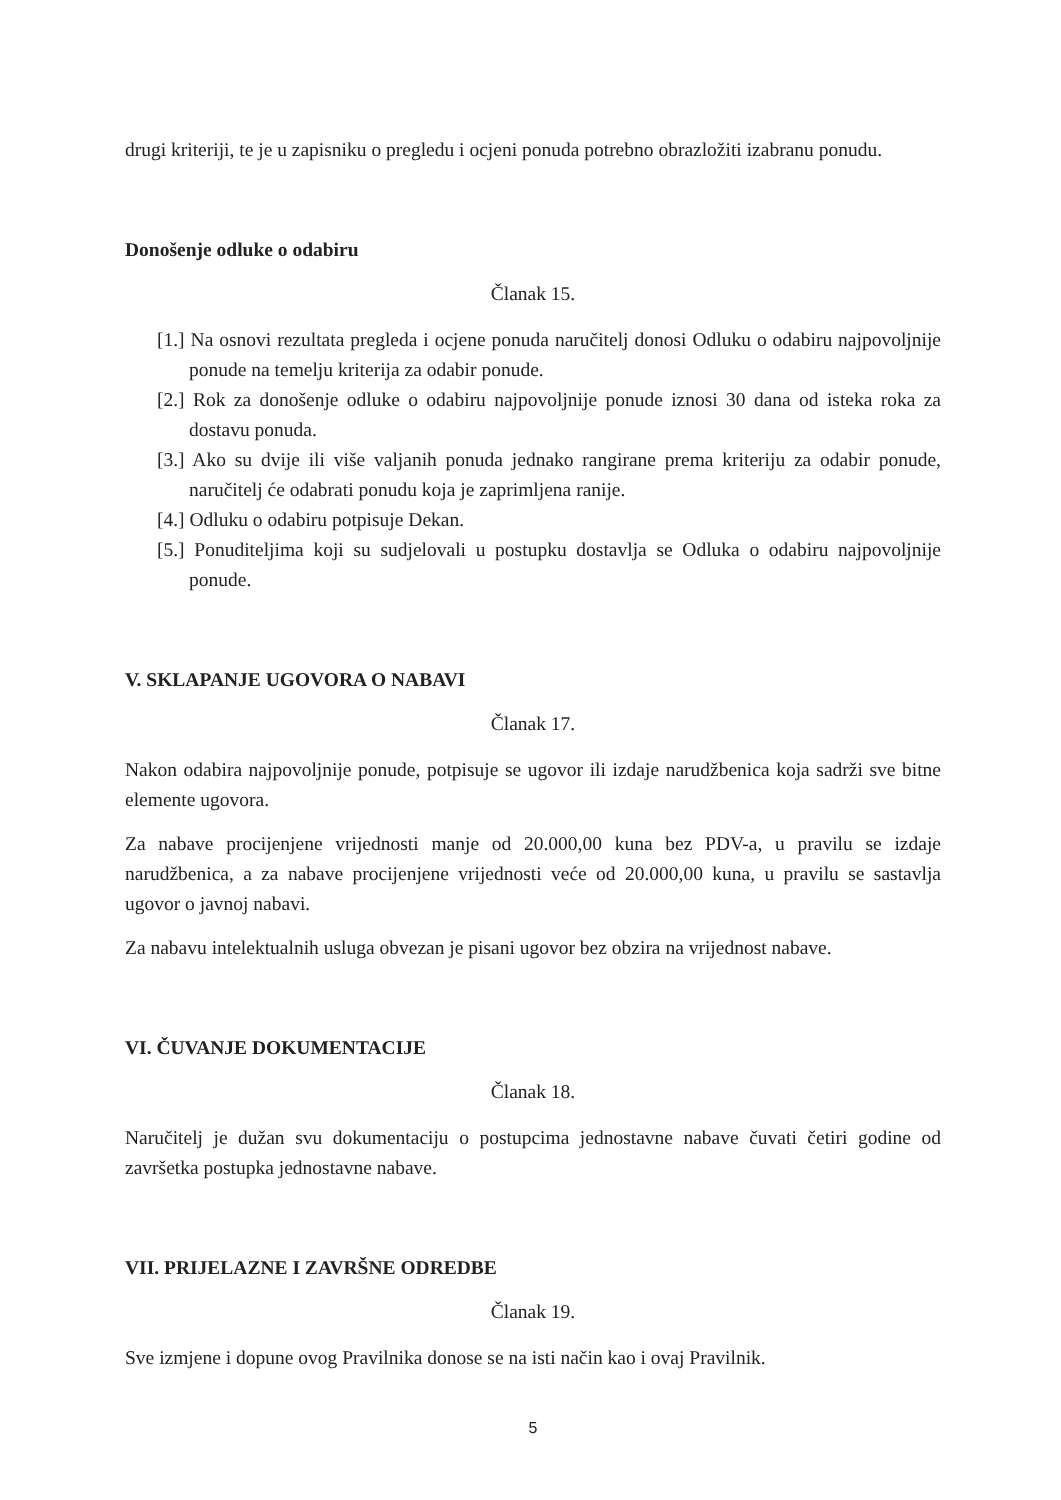drugi kriteriji, te je u zapisniku o pregledu i ocjeni ponuda potrebno obrazložiti izabranu ponudu.
Donošenje odluke o odabiru
Članak 15.
[1.] Na osnovi rezultata pregleda i ocjene ponuda naručitelj donosi Odluku o odabiru najpovoljnije ponude na temelju kriterija za odabir ponude.
[2.] Rok za donošenje odluke o odabiru najpovoljnije ponude iznosi 30 dana od isteka roka za dostavu ponuda.
[3.] Ako su dvije ili više valjanih ponuda jednako rangirane prema kriteriju za odabir ponude, naručitelj će odabrati ponudu koja je zaprimljena ranije.
[4.] Odluku o odabiru potpisuje Dekan.
[5.] Ponuditeljima koji su sudjelovali u postupku dostavlja se Odluka o odabiru najpovoljnije ponude.
V. SKLAPANJE UGOVORA O NABAVI
Članak 17.
Nakon odabira najpovoljnije ponude, potpisuje se ugovor ili izdaje narudžbenica koja sadrži sve bitne elemente ugovora.
Za nabave procijenjene vrijednosti manje od 20.000,00 kuna bez PDV-a, u pravilu se izdaje narudžbenica, a za nabave procijenjene vrijednosti veće od 20.000,00 kuna, u pravilu se sastavlja ugovor o javnoj nabavi.
Za nabavu intelektualnih usluga obvezan je pisani ugovor bez obzira na vrijednost nabave.
VI. ČUVANJE DOKUMENTACIJE
Članak 18.
Naručitelj je dužan svu dokumentaciju o postupcima jednostavne nabave čuvati četiri godine od završetka postupka jednostavne nabave.
VII. PRIJELAZNE I ZAVRŠNE ODREDBE
Članak 19.
Sve izmjene i dopune ovog Pravilnika donose se na isti način kao i ovaj Pravilnik.
5